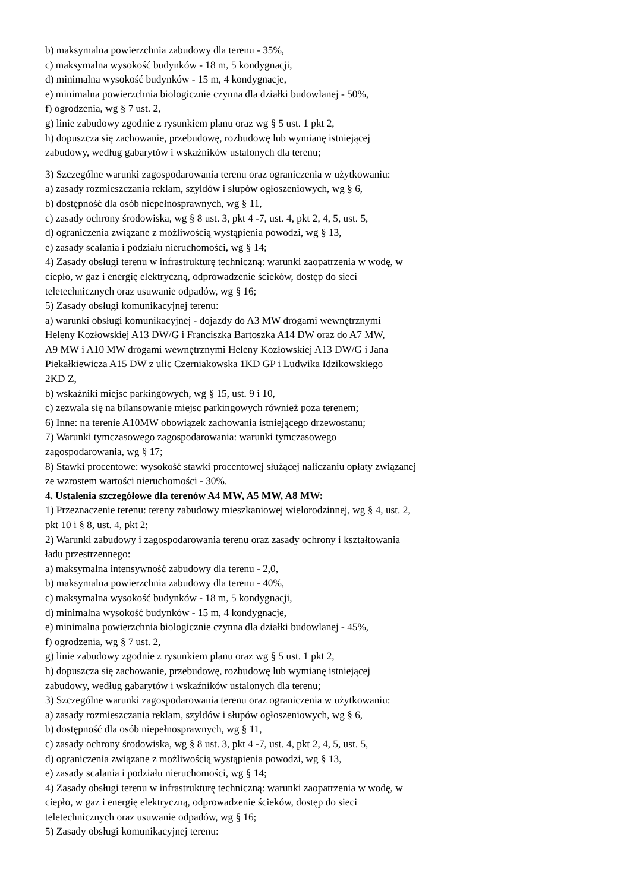b) maksymalna powierzchnia zabudowy dla terenu - 35%,
c) maksymalna wysokość budynków - 18 m, 5 kondygnacji,
d) minimalna wysokość budynków - 15 m, 4 kondygnacje,
e) minimalna powierzchnia biologicznie czynna dla działki budowlanej - 50%,
f) ogrodzenia, wg § 7 ust. 2,
g) linie zabudowy zgodnie z rysunkiem planu oraz wg § 5 ust. 1 pkt 2,
h) dopuszcza się zachowanie, przebudowę, rozbudowę lub wymianę istniejącej
zabudowy, według gabarytów i wskaźników ustalonych dla terenu;
3) Szczególne warunki zagospodarowania terenu oraz ograniczenia w użytkowaniu:
a) zasady rozmieszczania reklam, szyldów i słupów ogłoszeniowych, wg § 6,
b) dostępność dla osób niepełnosprawnych, wg § 11,
c) zasady ochrony środowiska, wg § 8 ust. 3, pkt 4 -7, ust. 4, pkt 2, 4, 5, ust. 5,
d) ograniczenia związane z możliwością wystąpienia powodzi, wg § 13,
e) zasady scalania i podziału nieruchomości, wg § 14;
4) Zasady obsługi terenu w infrastrukturę techniczną: warunki zaopatrzenia w wodę, w
ciepło, w gaz i energię elektryczną, odprowadzenie ścieków, dostęp do sieci
teletechnicznych oraz usuwanie odpadów, wg § 16;
5) Zasady obsługi komunikacyjnej terenu:
a) warunki obsługi komunikacyjnej - dojazdy do A3 MW drogami wewnętrznymi
Heleny Kozłowskiej A13 DW/G i Franciszka Bartoszka A14 DW oraz do A7 MW,
A9 MW i A10 MW drogami wewnętrznymi Heleny Kozłowskiej A13 DW/G i Jana
Piekałkiewicza A15 DW z ulic Czerniakowska 1KD GP i Ludwika Idzikowskiego
2KD Z,
b) wskaźniki miejsc parkingowych, wg § 15, ust. 9 i 10,
c) zezwala się na bilansowanie miejsc parkingowych również poza terenem;
6) Inne: na terenie A10MW obowiązek zachowania istniejącego drzewostanu;
7) Warunki tymczasowego zagospodarowania: warunki tymczasowego
zagospodarowania, wg § 17;
8) Stawki procentowe: wysokość stawki procentowej służącej naliczaniu opłaty związanej
ze wzrostem wartości nieruchomości - 30%.
4. Ustalenia szczegółowe dla terenów A4 MW, A5 MW, A8 MW:
1) Przeznaczenie terenu: tereny zabudowy mieszkaniowej wielorodzinnej, wg § 4, ust. 2,
pkt 10 i § 8, ust. 4, pkt 2;
2) Warunki zabudowy i zagospodarowania terenu oraz zasady ochrony i kształtowania
ładu przestrzennego:
a) maksymalna intensywność zabudowy dla terenu - 2,0,
b) maksymalna powierzchnia zabudowy dla terenu - 40%,
c) maksymalna wysokość budynków - 18 m, 5 kondygnacji,
d) minimalna wysokość budynków - 15 m, 4 kondygnacje,
e) minimalna powierzchnia biologicznie czynna dla działki budowlanej - 45%,
f) ogrodzenia, wg § 7 ust. 2,
g) linie zabudowy zgodnie z rysunkiem planu oraz wg § 5 ust. 1 pkt 2,
h) dopuszcza się zachowanie, przebudowę, rozbudowę lub wymianę istniejącej
zabudowy, według gabarytów i wskaźników ustalonych dla terenu;
3) Szczególne warunki zagospodarowania terenu oraz ograniczenia w użytkowaniu:
a) zasady rozmieszczania reklam, szyldów i słupów ogłoszeniowych, wg § 6,
b) dostępność dla osób niepełnosprawnych, wg § 11,
c) zasady ochrony środowiska, wg § 8 ust. 3, pkt 4 -7, ust. 4, pkt 2, 4, 5, ust. 5,
d) ograniczenia związane z możliwością wystąpienia powodzi, wg § 13,
e) zasady scalania i podziału nieruchomości, wg § 14;
4) Zasady obsługi terenu w infrastrukturę techniczną: warunki zaopatrzenia w wodę, w
ciepło, w gaz i energię elektryczną, odprowadzenie ścieków, dostęp do sieci
teletechnicznych oraz usuwanie odpadów, wg § 16;
5) Zasady obsługi komunikacyjnej terenu: